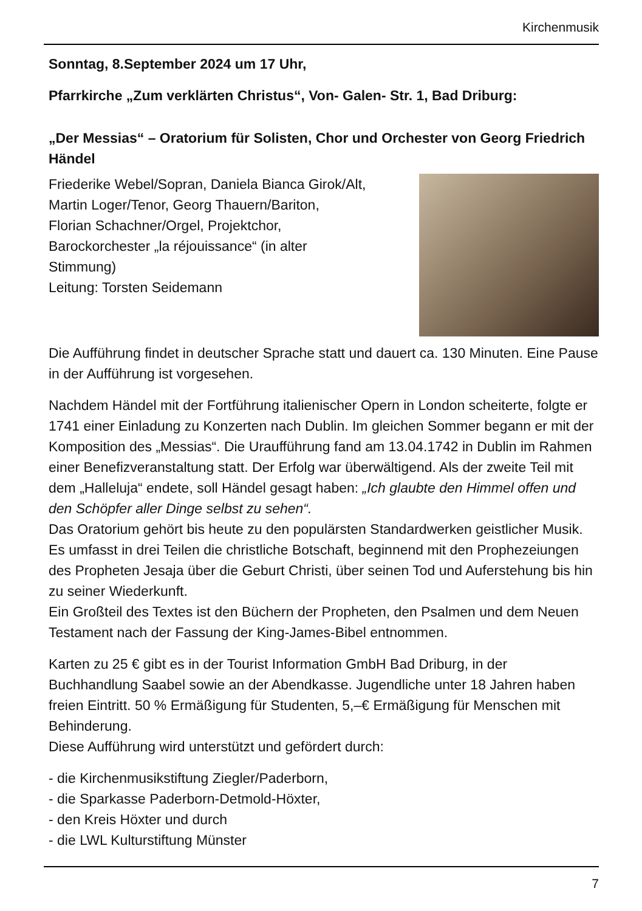Kirchenmusik
Sonntag, 8.September 2024 um 17 Uhr,
Pfarrkirche „Zum verklärten Christus“, Von- Galen- Str. 1, Bad Driburg:
„Der Messias“ – Oratorium für Solisten, Chor und Orchester von Georg Friedrich Händel
Friederike Webel/Sopran, Daniela Bianca Girok/Alt,
Martin Loger/Tenor, Georg Thauern/Bariton,
Florian Schachner/Orgel, Projektchor,
Barockorchester „la réjouissance“ (in alter
Stimmung)
Leitung: Torsten Seidemann
Die Aufführung findet in deutscher Sprache statt und dauert ca. 130 Minuten. Eine Pause in der Aufführung ist vorgesehen.
Nachdem Händel mit der Fortführung italienischer Opern in London scheiterte, folgte er 1741 einer Einladung zu Konzerten nach Dublin. Im gleichen Sommer begann er mit der Komposition des „Messias“. Die Uraufführung fand am 13.04.1742 in Dublin im Rahmen einer Benefizveranstaltung statt. Der Erfolg war überwältigend. Als der zweite Teil mit dem „Halleluja“ endete, soll Händel gesagt haben: „Ich glaubte den Himmel offen und den Schöpfer aller Dinge selbst zu sehen“.
Das Oratorium gehört bis heute zu den populärsten Standardwerken geistlicher Musik. Es umfasst in drei Teilen die christliche Botschaft, beginnend mit den Prophezeiungen des Propheten Jesaja über die Geburt Christi, über seinen Tod und Auferstehung bis hin zu seiner Wiederkunft.
Ein Großteil des Textes ist den Büchern der Propheten, den Psalmen und dem Neuen Testament nach der Fassung der King-James-Bibel entnommen.
Karten zu 25 € gibt es in der Tourist Information GmbH Bad Driburg, in der Buchhandlung Saabel sowie an der Abendkasse. Jugendliche unter 18 Jahren haben freien Eintritt. 50 % Ermäßigung für Studenten, 5,–€ Ermäßigung für Menschen mit Behinderung.
Diese Aufführung wird unterstützt und gefördert durch:
- die Kirchenmusikstiftung Ziegler/Paderborn,
- die Sparkasse Paderborn-Detmold-Höxter,
- den Kreis Höxter und durch
- die LWL Kulturstiftung Münster
7